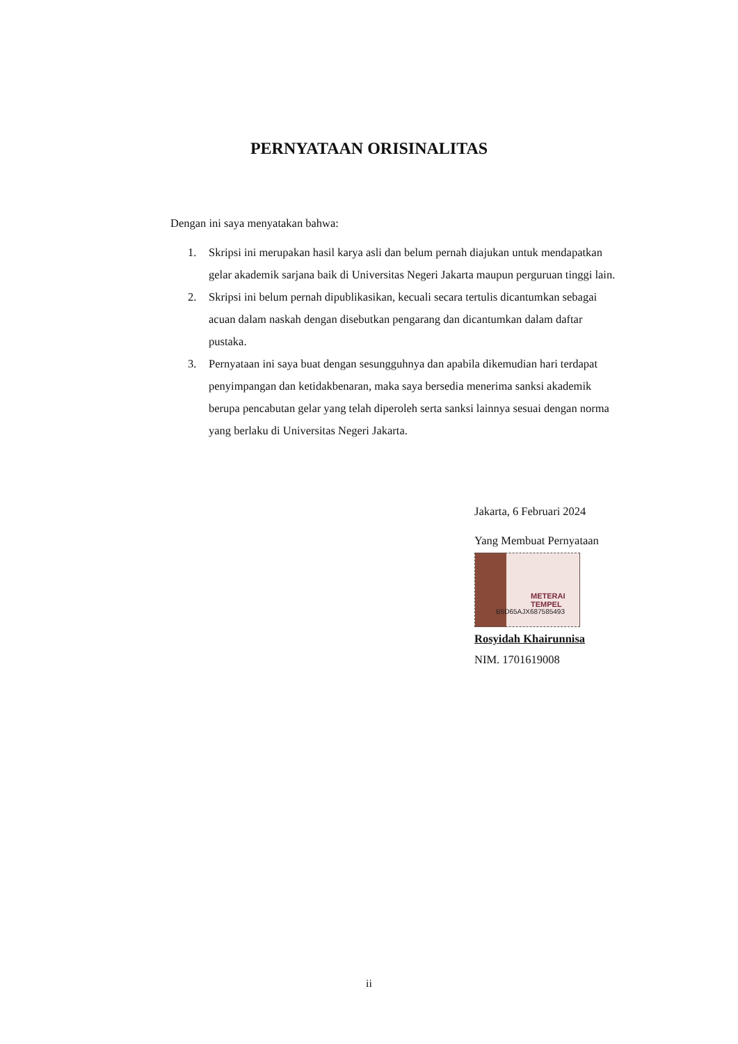PERNYATAAN ORISINALITAS
Dengan ini saya menyatakan bahwa:
1. Skripsi ini merupakan hasil karya asli dan belum pernah diajukan untuk mendapatkan gelar akademik sarjana baik di Universitas Negeri Jakarta maupun perguruan tinggi lain.
2. Skripsi ini belum pernah dipublikasikan, kecuali secara tertulis dicantumkan sebagai acuan dalam naskah dengan disebutkan pengarang dan dicantumkan dalam daftar pustaka.
3. Pernyataan ini saya buat dengan sesungguhnya dan apabila dikemudian hari terdapat penyimpangan dan ketidakbenaran, maka saya bersedia menerima sanksi akademik berupa pencabutan gelar yang telah diperoleh serta sanksi lainnya sesuai dengan norma yang berlaku di Universitas Negeri Jakarta.
Jakarta, 6 Februari 2024
Yang Membuat Pernyataan
METERAI
TEMPEL
B5D65AJX687585493
Rosyidah Khairunnisa
NIM. 1701619008
ii